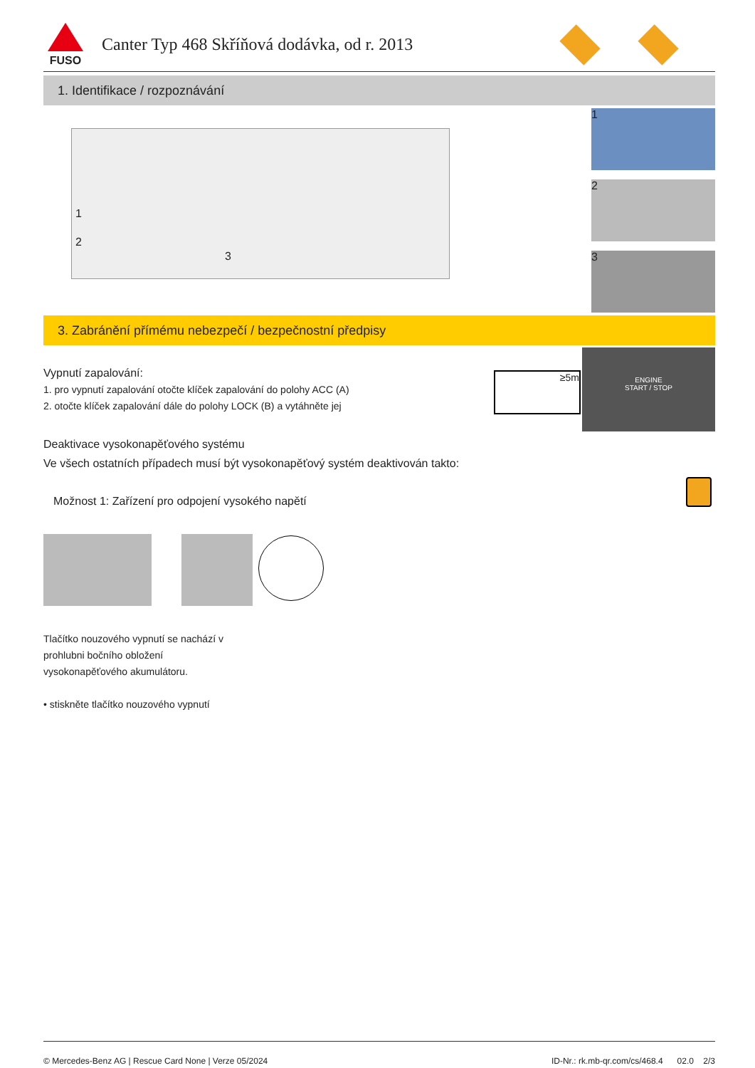FUSO
Canter Typ 468 Skříňová dodávka, od r. 2013
1. Identifikace / rozpoznávání
1
2
3
1
2
3
3. Zabránění přímému nebezpečí / bezpečnostní předpisy
Vypnutí zapalování:
1. pro vypnutí zapalování otočte klíček zapalování do polohy ACC (A)
2. otočte klíček zapalování dále do polohy LOCK (B) a vytáhněte jej
≥5m
ENGINE
START / STOP
Deaktivace vysokonapěťového systému
Ve všech ostatních případech musí být vysokonapěťový systém deaktivován takto:
Možnost 1: Zařízení pro odpojení vysokého napětí
Tlačítko nouzového vypnutí se nachází v
prohlubni bočního obložení
vysokonapěťového akumulátoru.
• stiskněte tlačítko nouzového vypnutí
© Mercedes-Benz AG | Rescue Card None | Verze 05/2024 ID-Nr.: rk.mb-qr.com/cs/468.4 02.0 2/3